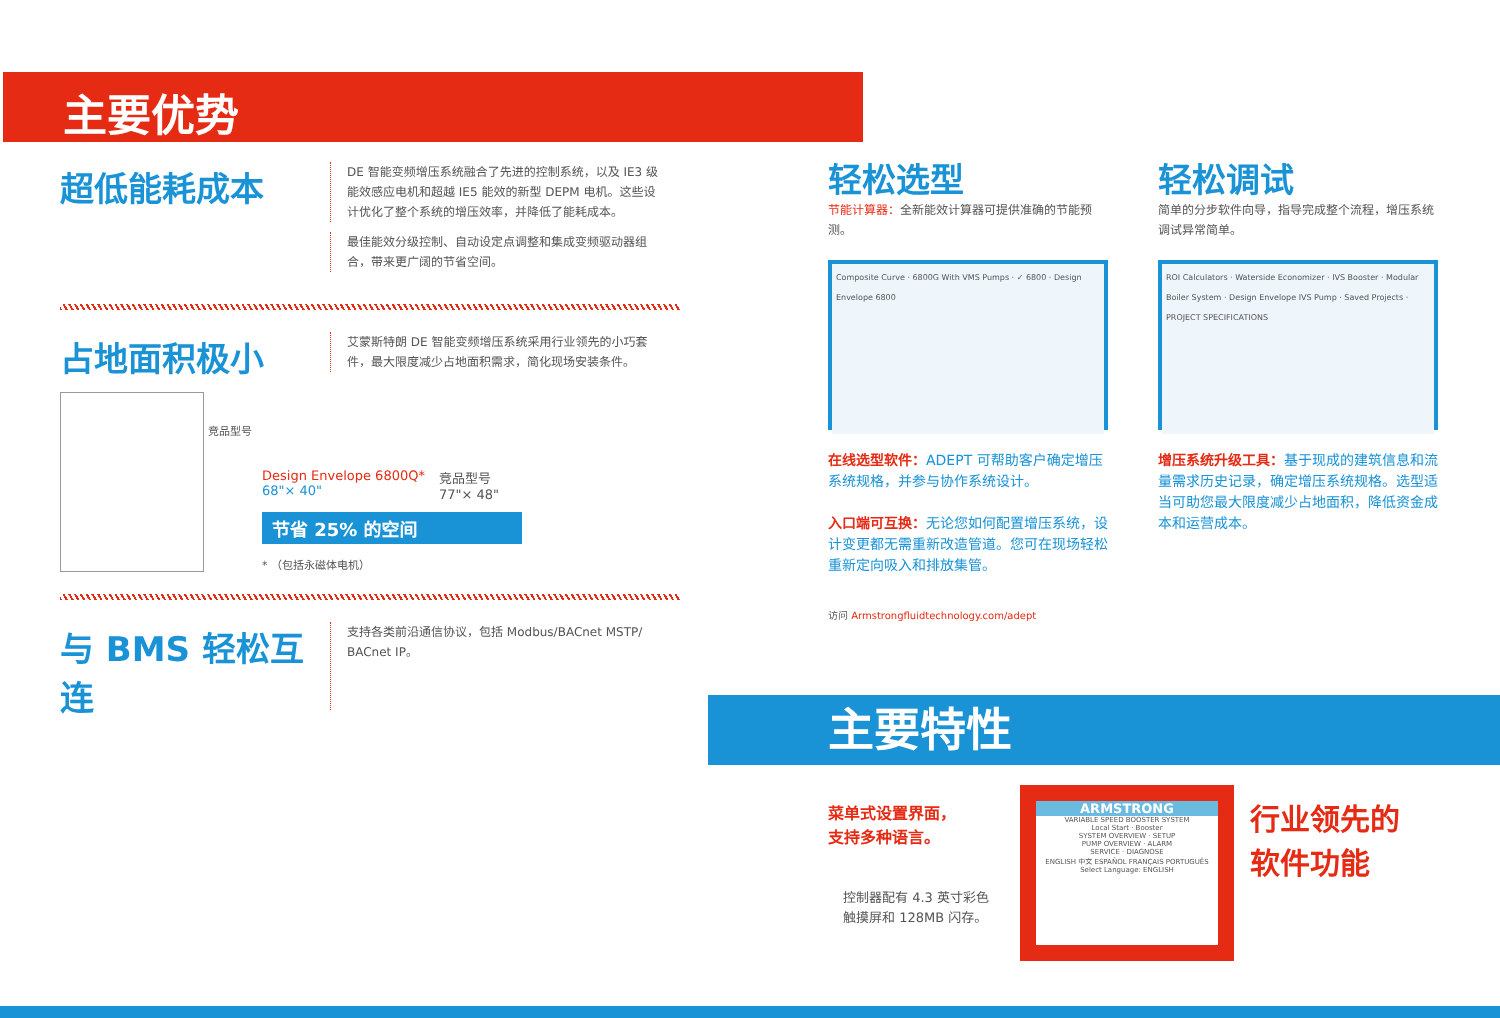主要优势
超低能耗成本
DE 智能变频增压系统融合了先进的控制系统，以及 IE3 级能效感应电机和超越 IE5 能效的新型 DEPM 电机。这些设计优化了整个系统的增压效率，并降低了能耗成本。
最佳能效分级控制、自动设定点调整和集成变频驱动器组合，带来更广阔的节省空间。
占地面积极小
艾蒙斯特朗 DE 智能变频增压系统采用行业领先的小巧套件，最大限度减少占地面积需求，简化现场安装条件。
竞品型号
Design Envelope 6800Q*
68"× 40"
竞品型号
77"× 48"
节省 25% 的空间
* （包括永磁体电机）
与 BMS 轻松互连
支持各类前沿通信协议，包括 Modbus/BACnet MSTP/ BACnet IP。
轻松选型
节能计算器：全新能效计算器可提供准确的节能预测。
Composite Curve · 6800G With VMS Pumps · ✓ 6800 · Design Envelope 6800
在线选型软件：ADEPT 可帮助客户确定增压系统规格，并参与协作系统设计。
入口端可互换：无论您如何配置增压系统，设计变更都无需重新改造管道。您可在现场轻松重新定向吸入和排放集管。
访问 Armstrongfluidtechnology.com/adept
轻松调试
简单的分步软件向导，指导完成整个流程，增压系统调试异常简单。
ROI Calculators · Waterside Economizer · IVS Booster · Modular Boiler System · Design Envelope IVS Pump · Saved Projects · PROJECT SPECIFICATIONS
增压系统升级工具：基于现成的建筑信息和流量需求历史记录，确定增压系统规格。选型适当可助您最大限度减少占地面积，降低资金成本和运营成本。
主要特性
菜单式设置界面，
支持多种语言。
控制器配有 4.3 英寸彩色
触摸屏和 128MB 闪存。
ARMSTRONG
VARIABLE SPEED BOOSTER SYSTEM
Local Start · Booster
SYSTEM OVERVIEW · SETUP
PUMP OVERVIEW · ALARM
SERVICE · DIAGNOSE
ENGLISH 中文 ESPAÑOL FRANÇAIS PORTUGUÊS
Select Language: ENGLISH
行业领先的
软件功能